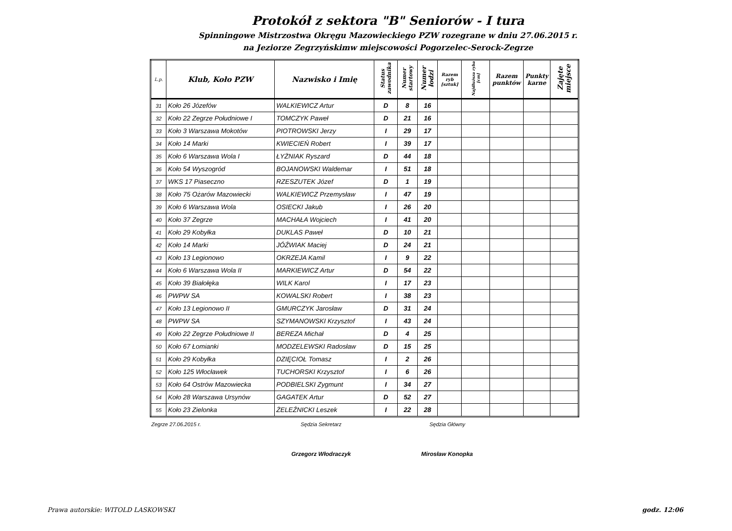Protokół z sektora "B" Seniorów - I tura
Spinningowe Mistrzostwa Okręgu Mazowieckiego PZW rozegrane w dniu 27.06.2015 r.
na Jeziorze Zegrzyńskimw miejscowości Pogorzelec-Serock-Zegrze
| L.p. | Klub, Koło PZW | Nazwisko i Imię | Status zawodnika | Numer startowy | Numer łodzi | Razem ryb [sztuk] | Najdłuższa ryba [cm] | Razem punktów | Punkty karne | Zajęte miejsce |
| --- | --- | --- | --- | --- | --- | --- | --- | --- | --- | --- |
| 31 | Koło 26 Józefów | WALKIEWICZ Artur | D | 8 | 16 | | | | | |
| 32 | Koło 22 Zegrze Południowe I | TOMCZYK Paweł | D | 21 | 16 | | | | | |
| 33 | Koło 3 Warszawa Mokotów | PIOTROWSKI Jerzy | I | 29 | 17 | | | | | |
| 34 | Koło 14 Marki | KWIECIEŃ Robert | I | 39 | 17 | | | | | |
| 35 | Koło 6 Warszawa Wola I | ŁYŻNIAK Ryszard | D | 44 | 18 | | | | | |
| 36 | Koło 54 Wyszogród | BOJANOWSKI Waldemar | I | 51 | 18 | | | | | |
| 37 | WKS 17 Piaseczno | RZESZUTEK Józef | D | 1 | 19 | | | | | |
| 38 | Koło 75 Ożarów Mazowiecki | WALKIEWICZ Przemysław | I | 47 | 19 | | | | | |
| 39 | Koło 6 Warszawa Wola | OSIECKI Jakub | I | 26 | 20 | | | | | |
| 40 | Koło 37 Zegrze | MACHAŁA Wojciech | I | 41 | 20 | | | | | |
| 41 | Koło 29 Kobyłka | DUKLAS Paweł | D | 10 | 21 | | | | | |
| 42 | Koło 14 Marki | JÓŹWIAK Maciej | D | 24 | 21 | | | | | |
| 43 | Koło 13 Legionowo | OKRZEJA Kamil | I | 9 | 22 | | | | | |
| 44 | Koło 6 Warszawa Wola II | MARKIEWICZ Artur | D | 54 | 22 | | | | | |
| 45 | Koło 39 Białołęka | WILK Karol | I | 17 | 23 | | | | | |
| 46 | PWPW SA | KOWALSKI Robert | I | 38 | 23 | | | | | |
| 47 | Koło 13 Legionowo II | GMURCZYK Jarosław | D | 31 | 24 | | | | | |
| 48 | PWPW SA | SZYMANOWSKI Krzysztof | I | 43 | 24 | | | | | |
| 49 | Koło 22 Zegrze Południowe II | BEREZA Michał | D | 4 | 25 | | | | | |
| 50 | Koło 67 Łomianki | MODZELEWSKI Radosław | D | 15 | 25 | | | | | |
| 51 | Koło 29 Kobyłka | DZIĘCIOŁ Tomasz | I | 2 | 26 | | | | | |
| 52 | Koło 125 Włocławek | TUCHORSKI Krzysztof | I | 6 | 26 | | | | | |
| 53 | Koło 64 Ostrów Mazowiecka | PODBIELSKI Zygmunt | I | 34 | 27 | | | | | |
| 54 | Koło 28 Warszawa Ursynów | GAGATEK Artur | D | 52 | 27 | | | | | |
| 55 | Koło 23 Zielonka | ŻELEŹNICKI Leszek | I | 22 | 28 | | | | | |
Zegrze 27.06.2015 r. Sędzia Sekretarz Sędzia Główny
Grzegorz Włodraczyk Mirosław Konopka
Prawa autorskie: WITOLD LASKOWSKI godz. 12:06